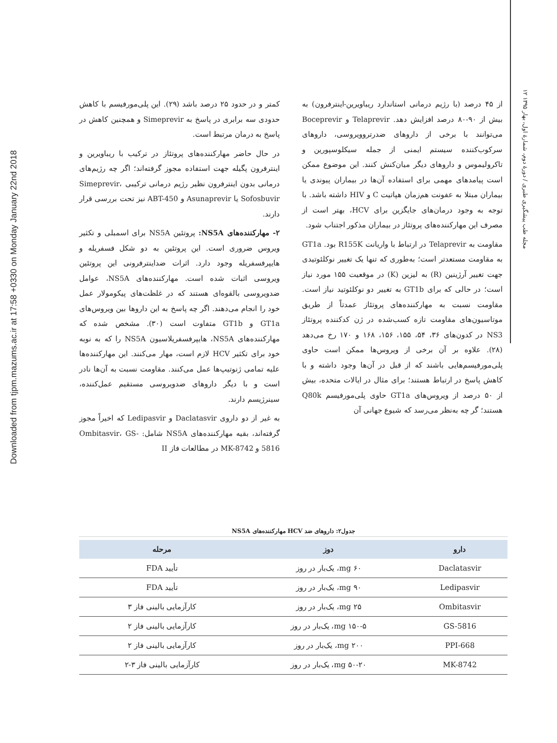Downloaded from tjpm.mazums.ac.ir at 17:58 +0330 on Monday January 22nd 2018
۱۲ مجله طب پیشگیری طبری / دورهٔ دوم، شمارهٔ اول، بهار ۱۳۹۵
از ۴۵ درصد (با رژیم درمانی استاندارد ریباویرین-اینترفرون) به بیش از ۹۰-۸۰ درصد افزایش دهد. Telaprevir و Boceprevir می‌توانند با برخی از داروهای ضدرتروویروسی، داروهای سرکوب‌کننده سیستم ایمنی از جمله سیکلوسپورین و تاکرولیموس و داروهای دیگر میان‌کنش کنند. این موضوع ممکن است پیامدهای مهمی برای استفاده آن‌ها در بیماران پیوندی یا بیماران مبتلا به عفونت هم‌زمان هپاتیت C و HIV داشته باشد. با توجه به وجود درمان‌های جایگزین برای HCV، بهتر است از مصرف این مهارکننده‌های پروتئاز در بیماران مذکور اجتناب شود.
مقاومت به Telaprevir در ارتباط با واریانت R155K بود. GT1a به مقاومت مستعدتر است؛ به‌طوری که تنها یک تغییر نوکلئوتیدی جهت تغییر آرژینین (R) به لیزین (K) در موقعیت ۱۵۵ مورد نیاز است؛ در حالی که برای GT1b به تغییر دو نوکلئوتید نیاز است. مقاومت نسبت به مهارکننده‌های پروتئاز عمدتاً از طریق موتاسیون‌های مقاومت تازه کسب‌شده در ژن کدکننده پروتئاز NS3 در کدون‌های ۳۶، ۵۴، ۱۵۵، ۱۵۶، ۱۶۸ و ۱۷۰ رخ می‌دهد (۲۸). علاوه بر آن برخی از ویروس‌ها ممکن است حاوی پلی‌مورفیسم‌هایی باشند که از قبل در آن‌ها وجود داشته و با کاهش پاسخ در ارتباط هستند؛ برای مثال در ایالات متحده، بیش از ۵۰ درصد از ویروس‌های GT1a حاوی پلی‌مورفیسم Q80k هستند؛ گر چه به‌نظر می‌رسد که شیوع جهانی آن
کمتر و در حدود ۲۵ درصد باشد (۲۹). این پلی‌مورفیسم با کاهش حدودی سه برابری در پاسخ به Simeprevir و همچنین کاهش در پاسخ به درمان مرتبط است.
در حال حاضر مهارکننده‌های پروتئاز در ترکیب با ریباویرین و اینترفرون پگیله جهت استفاده مجوز گرفته‌اند؛ اگر چه رژیم‌های درمانی بدون اینترفرون نظیر رژیم درمانی ترکیبی Simeprevir، Sofosbuvir یا Asunaprevir و ABT-450 نیز تحت بررسی قرار دارند.
۲- مهارکننده‌های NS5A: پروتئین NS5A برای اسمبلی و تکثیر ویروس ضروری است. این پروتئین به دو شکل فسفریله و هایپرفسفریله وجود دارد. اثرات ضداینترفرونی این پروتئین ویروسی اثبات شده است. مهارکننده‌های NS5A، عوامل ضدویروسی بالقوه‌ای هستند که در غلظت‌های پیکومولار عمل خود را انجام می‌دهند. اگر چه پاسخ به این داروها بین ویروس‌های GT1a و GT1b متفاوت است (۳۰). مشخص شده که مهارکننده‌های NS5A، هایپرفسفریلاسیون NS5A را که به نوبه خود برای تکثیر HCV لازم است، مهار می‌کنند. این مهارکننده‌ها علیه تمامی ژنوتیپ‌ها عمل می‌کنند. مقاومت نسبت به آن‌ها نادر است و با دیگر داروهای ضدویروسی مستقیم عمل‌کننده، سینرژیسم دارند.
به غیر از دو داروی Daclatasvir و Ledipasvir که اخیراً مجوز گرفته‌اند، بقیه مهارکننده‌های NS5A شامل: Ombitasvir، GS-5816 و MK-8742 در مطالعات فاز II
جدول۲: داروهای ضد HCV مهارکننده‌های NS5A
| دارو | دوز | مرحله |
| --- | --- | --- |
| Daclatasvir | ۶۰ mg، یک‌بار در روز | تأیید FDA |
| Ledipasvir | ۹۰ mg، یک‌بار در روز | تأیید FDA |
| Ombitasvir | ۲۵ mg، یک‌بار در روز | کارآزمایی بالینی فاز ۳ |
| GS-5816 | ۱۵۰-۵ mg، یک‌بار در روز | کارآزمایی بالینی فاز ۲ |
| PPI-668 | ۲۰۰ mg، یک‌بار در روز | کارآزمایی بالینی فاز ۲ |
| MK-8742 | ۵۰-۲۰ mg، یک‌بار در روز | کارآزمایی بالینی فاز ۳-۲ |